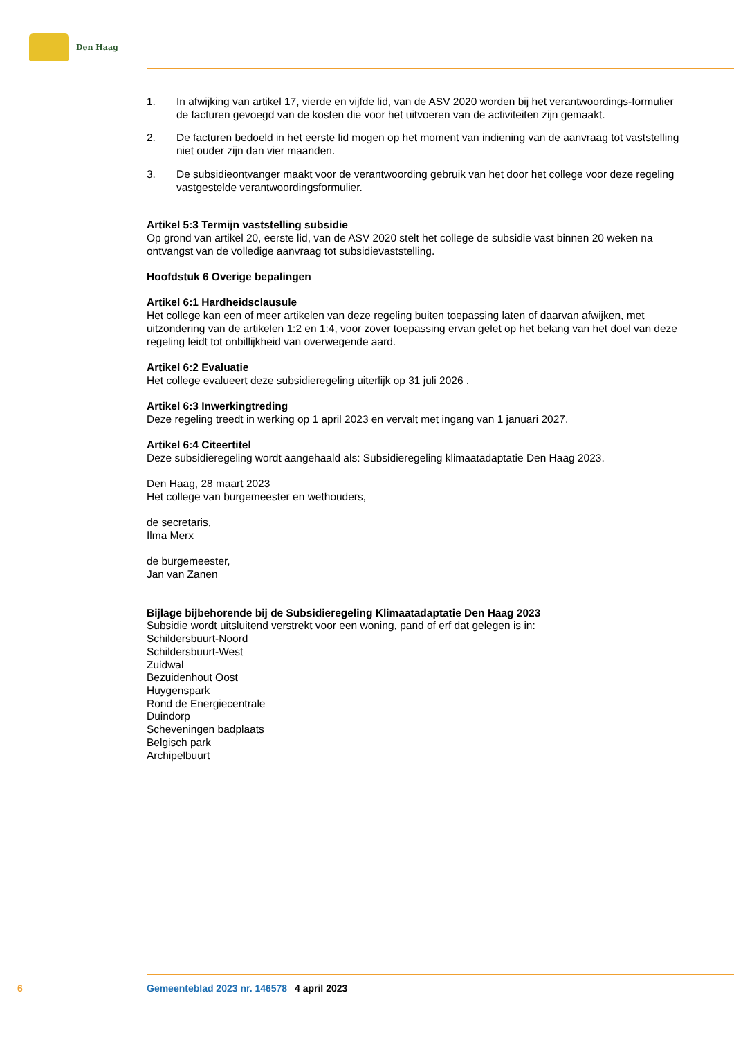Den Haag
1. In afwijking van artikel 17, vierde en vijfde lid, van de ASV 2020 worden bij het verantwoordings-formulier de facturen gevoegd van de kosten die voor het uitvoeren van de activiteiten zijn gemaakt.
2. De facturen bedoeld in het eerste lid mogen op het moment van indiening van de aanvraag tot vaststelling niet ouder zijn dan vier maanden.
3. De subsidieontvanger maakt voor de verantwoording gebruik van het door het college voor deze regeling vastgestelde verantwoordingsformulier.
Artikel 5:3 Termijn vaststelling subsidie
Op grond van artikel 20, eerste lid, van de ASV 2020 stelt het college de subsidie vast binnen 20 weken na ontvangst van de volledige aanvraag tot subsidievaststelling.
Hoofdstuk 6 Overige bepalingen
Artikel 6:1 Hardheidsclausule
Het college kan een of meer artikelen van deze regeling buiten toepassing laten of daarvan afwijken, met uitzondering van de artikelen 1:2 en 1:4, voor zover toepassing ervan gelet op het belang van het doel van deze regeling leidt tot onbillijkheid van overwegende aard.
Artikel 6:2 Evaluatie
Het college evalueert deze subsidieregeling uiterlijk op 31 juli 2026 .
Artikel 6:3 Inwerkingtreding
Deze regeling treedt in werking op 1 april 2023 en vervalt met ingang van 1 januari 2027.
Artikel 6:4 Citeertitel
Deze subsidieregeling wordt aangehaald als: Subsidieregeling klimaatadaptatie Den Haag 2023.
Den Haag, 28 maart 2023
Het college van burgemeester en wethouders,
de secretaris,
Ilma Merx
de burgemeester,
Jan van Zanen
Bijlage bijbehorende bij de Subsidieregeling Klimaatadaptatie Den Haag 2023
Subsidie wordt uitsluitend verstrekt voor een woning, pand of erf dat gelegen is in:
Schildersbuurt-Noord
Schildersbuurt-West
Zuidwal
Bezuidenhout Oost
Huygenspark
Rond de Energiecentrale
Duindorp
Scheveningen badplaats
Belgisch park
Archipelbuurt
6 Gemeenteblad 2023 nr. 146578 4 april 2023